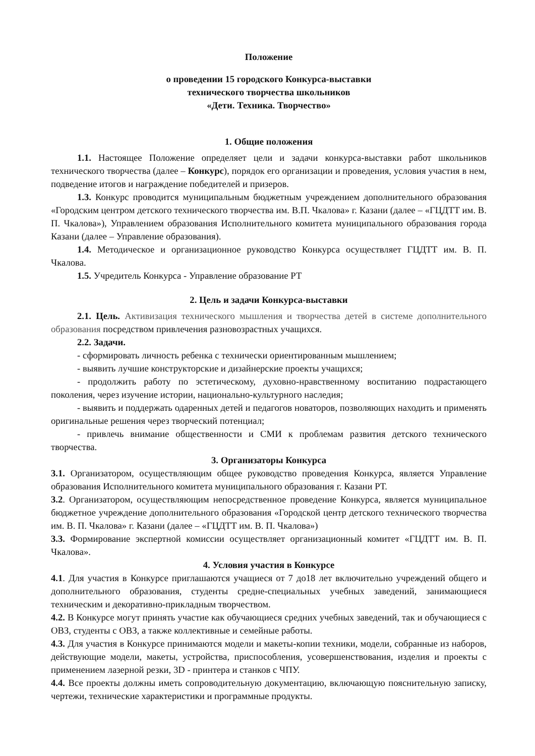Положение
о проведении 15 городского Конкурса-выставки
технического творчества школьников
«Дети. Техника. Творчество»
1. Общие положения
1.1. Настоящее Положение определяет цели и задачи конкурса-выставки работ школьников технического творчества (далее – Конкурс), порядок его организации и проведения, условия участия в нем, подведение итогов и награждение победителей и призеров.
1.3. Конкурс проводится муниципальным бюджетным учреждением дополнительного образования «Городским центром детского технического творчества им. В.П. Чкалова» г. Казани (далее – «ГЦДТТ им. В. П. Чкалова»), Управлением образования Исполнительного комитета муниципального образования города Казани (далее – Управление образования).
1.4. Методическое и организационное руководство Конкурса осуществляет ГЦДТТ им. В. П. Чкалова.
1.5. Учредитель Конкурса - Управление образование РТ
2. Цель и задачи Конкурса-выставки
2.1. Цель. Активизация технического мышления и творчества детей в системе дополнительного образования посредством привлечения разновозрастных учащихся.
2.2. Задачи.
- сформировать личность ребенка с технически ориентированным мышлением;
- выявить лучшие конструкторские и дизайнерские проекты учащихся;
- продолжить работу по эстетическому, духовно-нравственному воспитанию подрастающего поколения, через изучение истории, национально-культурного наследия;
- выявить и поддержать одаренных детей и педагогов новаторов, позволяющих находить и применять оригинальные решения через творческий потенциал;
- привлечь внимание общественности и СМИ к проблемам развития детского технического творчества.
3. Организаторы Конкурса
3.1. Организатором, осуществляющим общее руководство проведения Конкурса, является Управление образования Исполнительного комитета муниципального образования г. Казани РТ.
3.2. Организатором, осуществляющим непосредственное проведение Конкурса, является муниципальное бюджетное учреждение дополнительного образования «Городской центр детского технического творчества им. В. П. Чкалова» г. Казани (далее – «ГЦДТТ им. В. П. Чкалова»)
3.3. Формирование экспертной комиссии осуществляет организационный комитет «ГЦДТТ им. В. П. Чкалова».
4. Условия участия в Конкурсе
4.1. Для участия в Конкурсе приглашаются учащиеся от 7 до18 лет включительно учреждений общего и дополнительного образования, студенты средне-специальных учебных заведений, занимающиеся техническим и декоративно-прикладным творчеством.
4.2. В Конкурсе могут принять участие как обучающиеся средних учебных заведений, так и обучающиеся с ОВЗ, студенты с ОВЗ, а также коллективные и семейные работы.
4.3. Для участия в Конкурсе принимаются модели и макеты-копии техники, модели, собранные из наборов, действующие модели, макеты, устройства, приспособления, усовершенствования, изделия и проекты с применением лазерной резки, 3D - принтера и станков с ЧПУ.
4.4. Все проекты должны иметь сопроводительную документацию, включающую пояснительную записку, чертежи, технические характеристики и программные продукты.